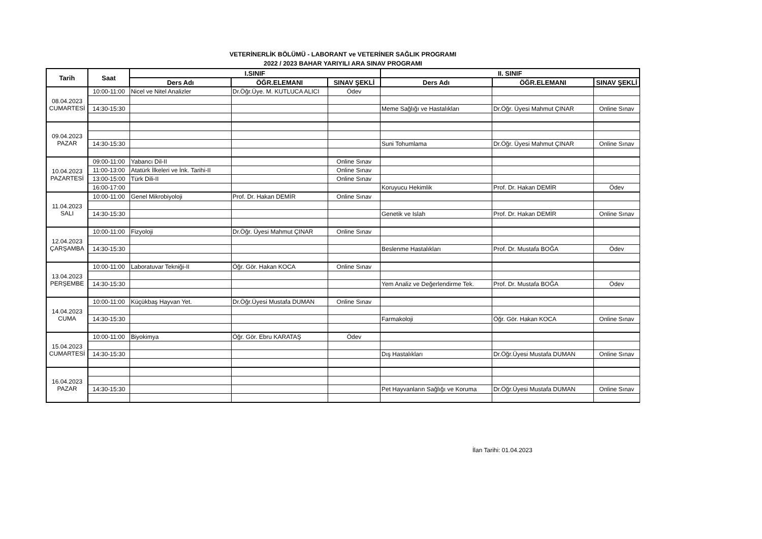VETERİNERLİK BÖLÜMÜ - LABORANT ve VETERİNER SAĞLIK PROGRAMI
2022 / 2023 BAHAR YARIYILI ARA SINAV PROGRAMI
| Tarih | Saat | I.SINIF | | | II. SINIF | | |
| --- | --- | --- | --- | --- | --- | --- | --- |
| | | Ders Adı | ÖĞR.ELEMANI | SINAV ŞEKLİ | Ders Adı | ÖĞR.ELEMANI | SINAV ŞEKLİ |
| 08.04.2023 CUMARTESİ | 10:00-11:00 | Nicel ve Nitel Analizler | Dr.Öğr.Üye. M. KUTLUCA ALICI | Ödev | | | |
| | 14:30-15:30 | | | | Meme Sağlığı ve Hastalıkları | Dr.Öğr. Üyesi Mahmut ÇINAR | Online Sınav |
| 09.04.2023 PAZAR | | | | | | | |
| | 14:30-15:30 | | | | Suni Tohumlama | Dr.Öğr. Üyesi Mahmut ÇINAR | Online Sınav |
| 10.04.2023 PAZARTESİ | 09:00-11:00 | Yabancı Dil-II | | Online Sınav | | | |
| | 11:00-13:00 | Atatürk İlkeleri ve İnk. Tarihi-II | | Online Sınav | | | |
| | 13:00-15:00 | Türk Dili-II | | Online Sınav | | | |
| | 16:00-17:00 | | | | Koruyucu Hekimlik | Prof. Dr. Hakan DEMİR | Ödev |
| 11.04.2023 SALI | 10:00-11:00 | Genel Mikrobiyoloji | Prof. Dr. Hakan DEMİR | Online Sınav | | | |
| | 14:30-15:30 | | | | Genetik ve Islah | Prof. Dr. Hakan DEMİR | Online Sınav |
| 12.04.2023 ÇARŞAMBA | 10:00-11:00 | Fizyoloji | Dr.Öğr. Üyesi Mahmut ÇINAR | Online Sınav | | | |
| | 14:30-15:30 | | | | Beslenme Hastalıkları | Prof. Dr. Mustafa BOĞA | Ödev |
| 13.04.2023 PERŞEMBE | 10:00-11:00 | Laboratuvar Tekniği-II | Öğr. Gör. Hakan KOCA | Online Sınav | | | |
| | 14:30-15:30 | | | | Yem Analiz ve Değerlendirme Tek. | Prof. Dr. Mustafa BOĞA | Ödev |
| 14.04.2023 CUMA | 10:00-11:00 | Küçükbaş Hayvan Yet. | Dr.Öğr.Üyesi Mustafa DUMAN | Online Sınav | | | |
| | 14:30-15:30 | | | | Farmakoloji | Öğr. Gör. Hakan KOCA | Online Sınav |
| 15.04.2023 CUMARTESİ | 10:00-11:00 | Biyokimya | Öğr. Gör. Ebru KARATAŞ | Ödev | | | |
| | 14:30-15:30 | | | | Dış Hastalıkları | Dr.Öğr.Üyesi Mustafa DUMAN | Online Sınav |
| 16.04.2023 PAZAR | | | | | | | |
| | 14:30-15:30 | | | | Pet Hayvanların Sağlığı ve Koruma | Dr.Öğr.Üyesi Mustafa DUMAN | Online Sınav |
İlan Tarihi: 01.04.2023